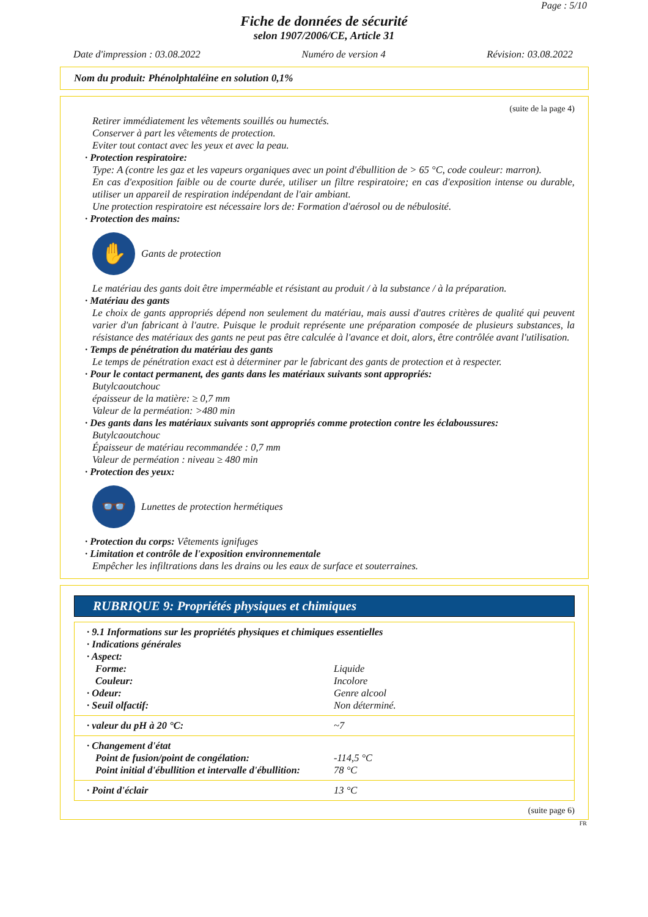Page : 5/10
Fiche de données de sécurité
selon 1907/2006/CE, Article 31
Date d'impression : 03.08.2022 Numéro de version 4 Révision: 03.08.2022
Nom du produit: Phénolphtaléine en solution 0,1%
(suite de la page 4)
Retirer immédiatement les vêtements souillés ou humectés.
Conserver à part les vêtements de protection.
Eviter tout contact avec les yeux et avec la peau.
· Protection respiratoire:
Type: A (contre les gaz et les vapeurs organiques avec un point d'ébullition de > 65 °C, code couleur: marron).
En cas d'exposition faible ou de courte durée, utiliser un filtre respiratoire; en cas d'exposition intense ou durable, utiliser un appareil de respiration indépendant de l'air ambiant.
Une protection respiratoire est nécessaire lors de: Formation d'aérosol ou de nébulosité.
· Protection des mains:
✋
Gants de protection
Le matériau des gants doit être imperméable et résistant au produit / à la substance / à la préparation.
· Matériau des gants
Le choix de gants appropriés dépend non seulement du matériau, mais aussi d'autres critères de qualité qui peuvent varier d'un fabricant à l'autre. Puisque le produit représente une préparation composée de plusieurs substances, la résistance des matériaux des gants ne peut pas être calculée à l'avance et doit, alors, être contrôlée avant l'utilisation.
· Temps de pénétration du matériau des gants
Le temps de pénétration exact est à déterminer par le fabricant des gants de protection et à respecter.
· Pour le contact permanent, des gants dans les matériaux suivants sont appropriés:
Butylcaoutchouc
épaisseur de la matière: ≥ 0,7 mm
Valeur de la perméation: >480 min
· Des gants dans les matériaux suivants sont appropriés comme protection contre les éclaboussures:
Butylcaoutchouc
Épaisseur de matériau recommandée : 0,7 mm
Valeur de perméation : niveau ≥ 480 min
· Protection des yeux:
👓
Lunettes de protection hermétiques
· Protection du corps: Vêtements ignifuges
· Limitation et contrôle de l'exposition environnementale
Empêcher les infiltrations dans les drains ou les eaux de surface et souterraines.
RUBRIQUE 9: Propriétés physiques et chimiques
| · 9.1 Informations sur les propriétés physiques et chimiques essentielles | |
| · Indications générales | |
| · Aspect: | |
| Forme: | Liquide |
| Couleur: | Incolore |
| · Odeur: | Genre alcool |
| · Seuil olfactif: | Non déterminé. |
| · valeur du pH à 20 °C: | ~7 |
| · Changement d'état | |
| Point de fusion/point de congélation: | -114,5 °C |
| Point initial d'ébullition et intervalle d'ébullition: | 78 °C |
| · Point d'éclair | 13 °C |
(suite page 6)
FR